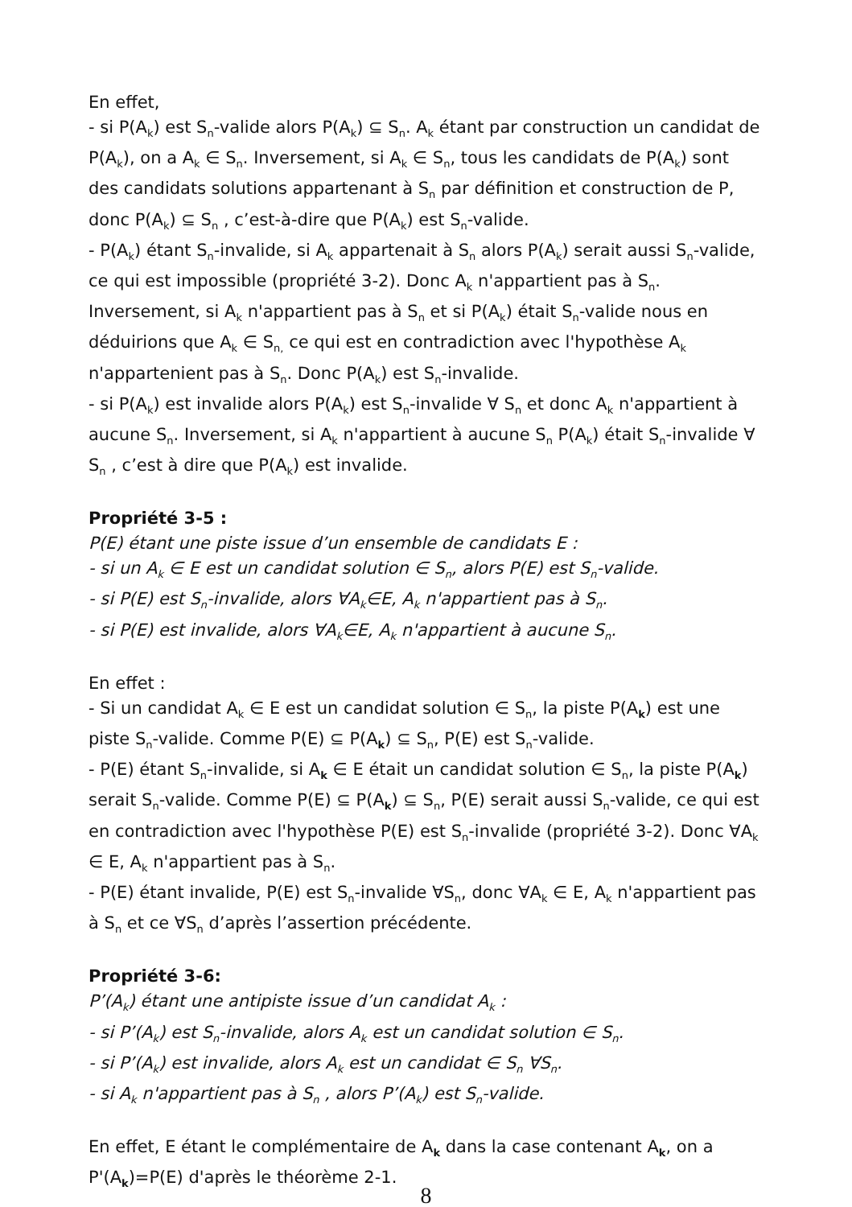En effet,
- si P(A<sub>k</sub>) est S<sub>n</sub>-valide alors P(A<sub>k</sub>) ⊆ S<sub>n</sub>. A<sub>k</sub> étant par construction un candidat de P(A<sub>k</sub>), on a A<sub>k</sub> ∈ S<sub>n</sub>. Inversement, si A<sub>k</sub> ∈ S<sub>n</sub>, tous les candidats de P(A<sub>k</sub>) sont des candidats solutions appartenant à S<sub>n</sub> par définition et construction de P, donc P(A<sub>k</sub>) ⊆ S<sub>n</sub> , c’est-à-dire que P(A<sub>k</sub>) est S<sub>n</sub>-valide.
- P(A<sub>k</sub>) étant S<sub>n</sub>-invalide, si A<sub>k</sub> appartenait à S<sub>n</sub> alors P(A<sub>k</sub>) serait aussi S<sub>n</sub>-valide, ce qui est impossible (propriété 3-2). Donc A<sub>k</sub> n'appartient pas à S<sub>n</sub>. Inversement, si A<sub>k</sub> n'appartient pas à S<sub>n</sub> et si P(A<sub>k</sub>) était S<sub>n</sub>-valide nous en déduirions que A<sub>k</sub> ∈ S<sub>n,</sub> ce qui est en contradiction avec l'hypothèse A<sub>k</sub> n'appartenient pas à S<sub>n</sub>. Donc P(A<sub>k</sub>) est S<sub>n</sub>-invalide.
- si P(A<sub>k</sub>) est invalide alors P(A<sub>k</sub>) est S<sub>n</sub>-invalide ∀ S<sub>n</sub> et donc A<sub>k</sub> n'appartient à aucune S<sub>n</sub>. Inversement, si A<sub>k</sub> n'appartient à aucune S<sub>n</sub> P(A<sub>k</sub>) était S<sub>n</sub>-invalide ∀ S<sub>n</sub> , c’est à dire que P(A<sub>k</sub>) est invalide.
Propriété 3-5 :
P(E) étant une piste issue d’un ensemble de candidats E :
- si un A<sub>k</sub> ∈ E est un candidat solution ∈ S<sub>n</sub>, alors P(E) est S<sub>n</sub>-valide.
- si P(E) est S<sub>n</sub>-invalide, alors ∀A<sub>k</sub>∈E, A<sub>k</sub> n'appartient pas à S<sub>n</sub>.
- si P(E) est invalide, alors ∀A<sub>k</sub>∈E, A<sub>k</sub> n'appartient à aucune S<sub>n</sub>.
En effet :
- Si un candidat A<sub>k</sub> ∈ E est un candidat solution ∈ S<sub>n</sub>, la piste P(A<sub>k</sub>) est une piste S<sub>n</sub>-valide. Comme P(E) ⊆ P(A<sub>k</sub>) ⊆ S<sub>n</sub>, P(E) est S<sub>n</sub>-valide.
- P(E) étant S<sub>n</sub>-invalide, si A<sub>k</sub> ∈ E était un candidat solution ∈ S<sub>n</sub>, la piste P(A<sub>k</sub>) serait S<sub>n</sub>-valide. Comme P(E) ⊆ P(A<sub>k</sub>) ⊆ S<sub>n</sub>, P(E) serait aussi S<sub>n</sub>-valide, ce qui est en contradiction avec l'hypothèse P(E) est S<sub>n</sub>-invalide (propriété 3-2). Donc ∀A<sub>k</sub> ∈ E, A<sub>k</sub> n'appartient pas à S<sub>n</sub>.
- P(E) étant invalide, P(E) est S<sub>n</sub>-invalide ∀S<sub>n</sub>, donc ∀A<sub>k</sub> ∈ E, A<sub>k</sub> n'appartient pas à S<sub>n</sub> et ce ∀S<sub>n</sub> d’après l’assertion précédente.
Propriété 3-6:
P’(A<sub>k</sub>) étant une antipiste issue d’un candidat A<sub>k</sub> :
- si P’(A<sub>k</sub>) est S<sub>n</sub>-invalide, alors A<sub>k</sub> est un candidat solution ∈ S<sub>n</sub>.
- si P’(A<sub>k</sub>) est invalide, alors A<sub>k</sub> est un candidat ∈ S<sub>n</sub> ∀S<sub>n</sub>.
- si A<sub>k</sub> n'appartient pas à S<sub>n</sub> , alors P’(A<sub>k</sub>) est S<sub>n</sub>-valide.
En effet, E étant le complémentaire de A<sub>k</sub> dans la case contenant A<sub>k</sub>, on a P'(A<sub>k</sub>)=P(E) d'après le théorème 2-1.
8